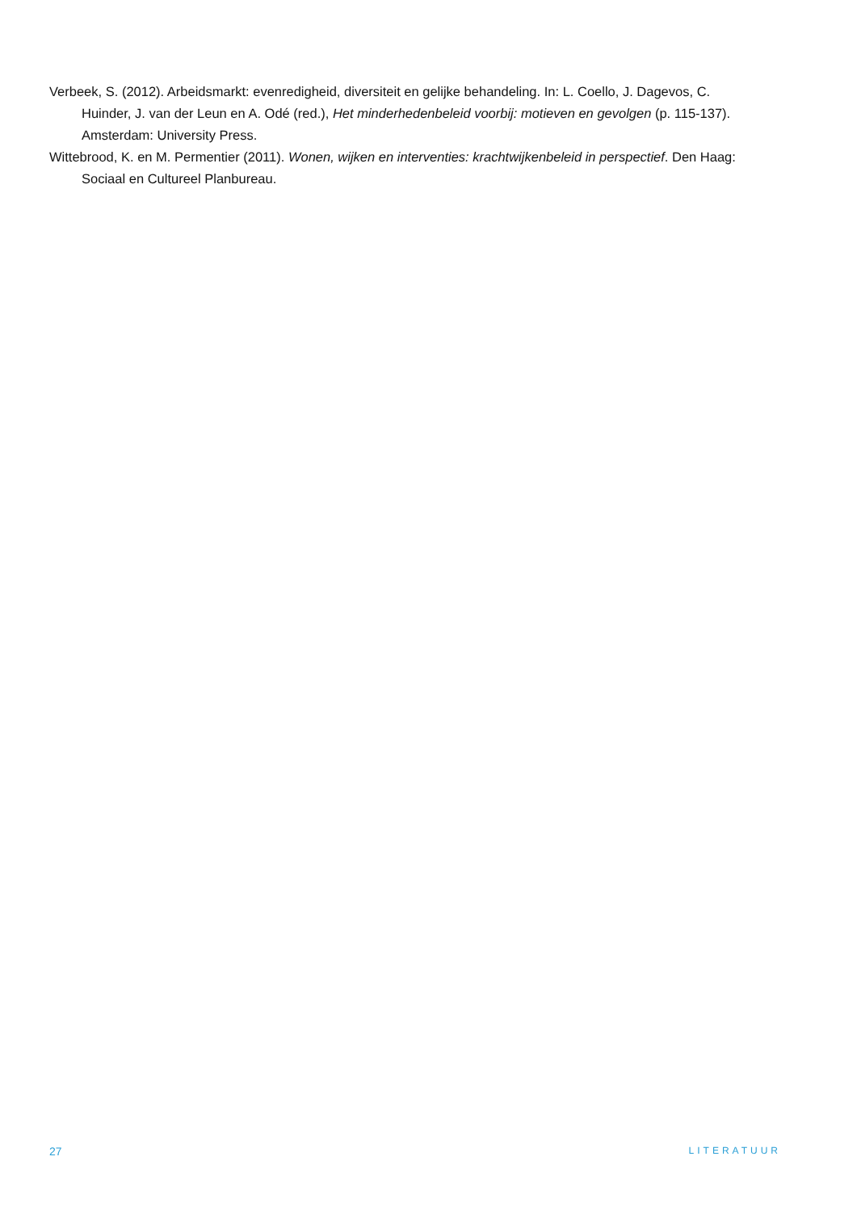Verbeek, S. (2012). Arbeidsmarkt: evenredigheid, diversiteit en gelijke behandeling. In: L. Coello, J. Dagevos, C. Huinder, J. van der Leun en A. Odé (red.), Het minderhedenbeleid voorbij: motieven en gevolgen (p. 115-137). Amsterdam: University Press.
Wittebrood, K. en M. Permentier (2011). Wonen, wijken en interventies: krachtwijkenbeleid in perspectief. Den Haag: Sociaal en Cultureel Planbureau.
27 LITERATUUR